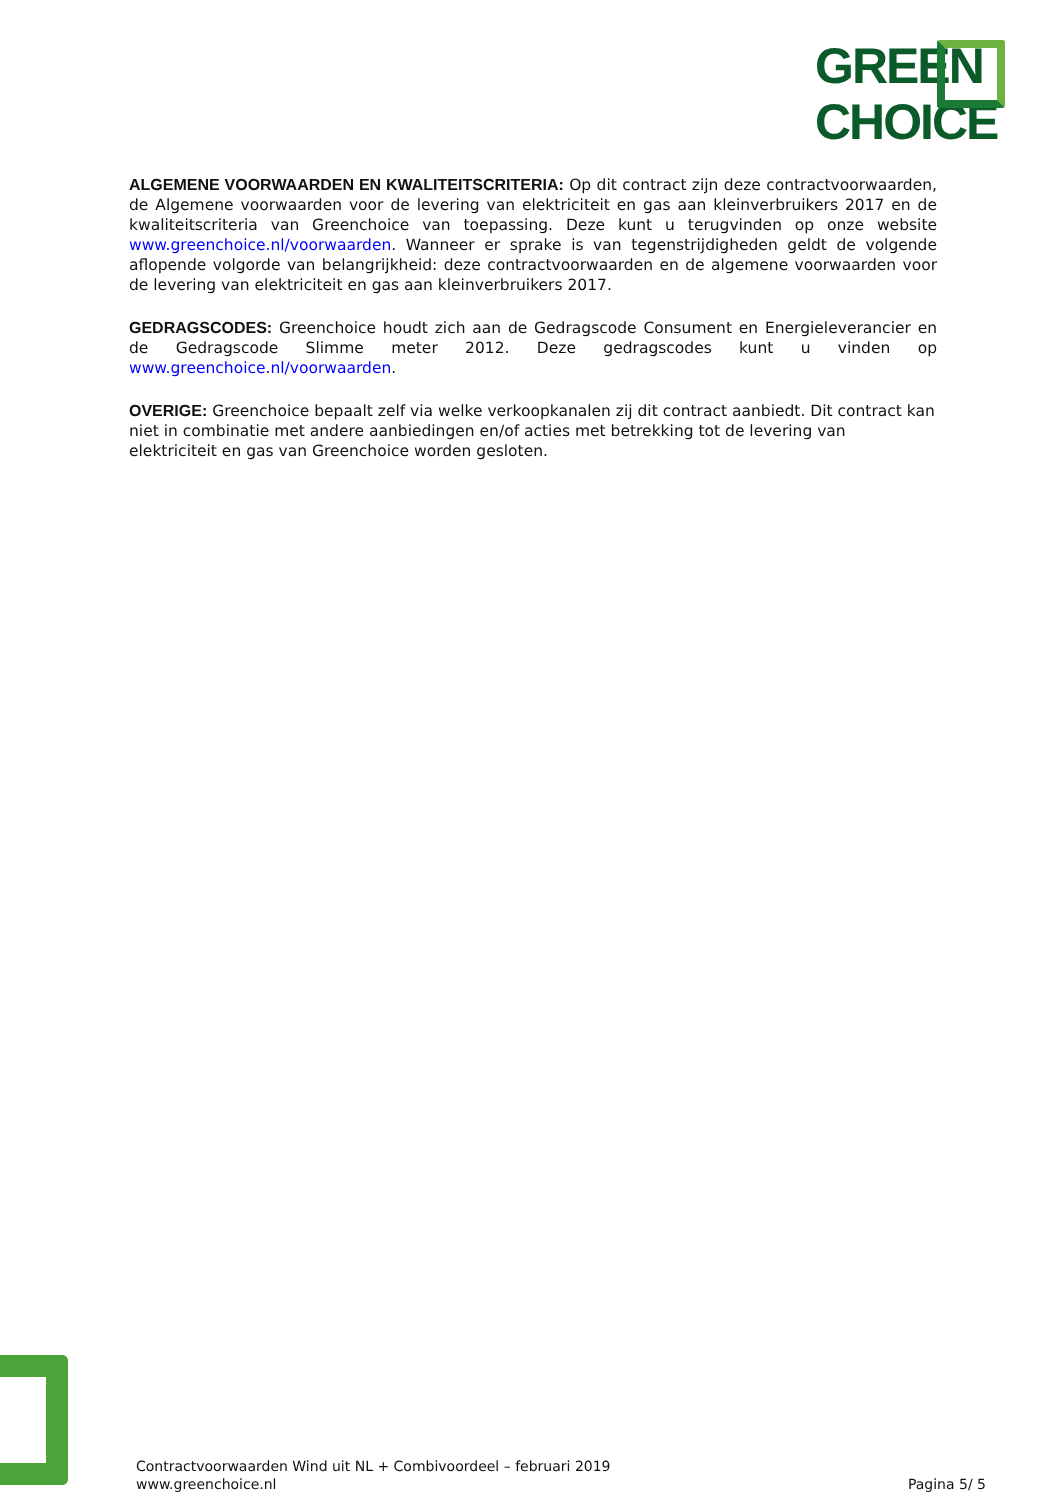GREEN
CHOICE
ALGEMENE VOORWAARDEN EN KWALITEITSCRITERIA: Op dit contract zijn deze contractvoorwaarden, de Algemene voorwaarden voor de levering van elektriciteit en gas aan kleinverbruikers 2017 en de kwaliteitscriteria van Greenchoice van toepassing. Deze kunt u terugvinden op onze website www.greenchoice.nl/voorwaarden. Wanneer er sprake is van tegenstrijdigheden geldt de volgende aflopende volgorde van belangrijkheid: deze contractvoorwaarden en de algemene voorwaarden voor de levering van elektriciteit en gas aan kleinverbruikers 2017.
GEDRAGSCODES: Greenchoice houdt zich aan de Gedragscode Consument en Energieleverancier en de Gedragscode Slimme meter 2012. Deze gedragscodes kunt u vinden op www.greenchoice.nl/voorwaarden.
OVERIGE: Greenchoice bepaalt zelf via welke verkoopkanalen zij dit contract aanbiedt. Dit contract kan niet in combinatie met andere aanbiedingen en/of acties met betrekking tot de levering van elektriciteit en gas van Greenchoice worden gesloten.
Contractvoorwaarden Wind uit NL + Combivoordeel – februari 2019
www.greenchoice.nl
Pagina 5/ 5